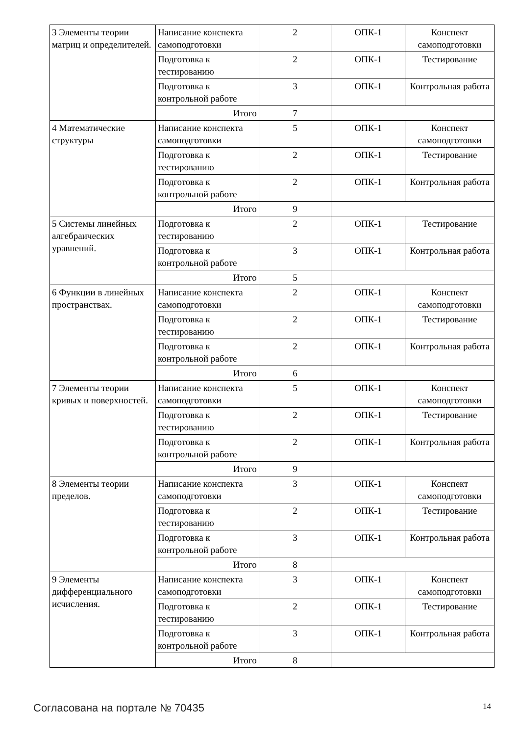| 3 Элементы теории матриц и определителей. | Написание конспекта самоподготовки | 2 | ОПК-1 | Конспект самоподготовки |
| | Подготовка к тестированию | 2 | ОПК-1 | Тестирование |
| | Подготовка к контрольной работе | 3 | ОПК-1 | Контрольная работа |
| | Итого | 7 | | |
| 4 Математические структуры | Написание конспекта самоподготовки | 5 | ОПК-1 | Конспект самоподготовки |
| | Подготовка к тестированию | 2 | ОПК-1 | Тестирование |
| | Подготовка к контрольной работе | 2 | ОПК-1 | Контрольная работа |
| | Итого | 9 | | |
| 5 Системы линейных алгебраических уравнений. | Подготовка к тестированию | 2 | ОПК-1 | Тестирование |
| | Подготовка к контрольной работе | 3 | ОПК-1 | Контрольная работа |
| | Итого | 5 | | |
| 6 Функции в линейных пространствах. | Написание конспекта самоподготовки | 2 | ОПК-1 | Конспект самоподготовки |
| | Подготовка к тестированию | 2 | ОПК-1 | Тестирование |
| | Подготовка к контрольной работе | 2 | ОПК-1 | Контрольная работа |
| | Итого | 6 | | |
| 7 Элементы теории кривых и поверхностей. | Написание конспекта самоподготовки | 5 | ОПК-1 | Конспект самоподготовки |
| | Подготовка к тестированию | 2 | ОПК-1 | Тестирование |
| | Подготовка к контрольной работе | 2 | ОПК-1 | Контрольная работа |
| | Итого | 9 | | |
| 8 Элементы теории пределов. | Написание конспекта самоподготовки | 3 | ОПК-1 | Конспект самоподготовки |
| | Подготовка к тестированию | 2 | ОПК-1 | Тестирование |
| | Подготовка к контрольной работе | 3 | ОПК-1 | Контрольная работа |
| | Итого | 8 | | |
| 9 Элементы дифференциального исчисления. | Написание конспекта самоподготовки | 3 | ОПК-1 | Конспект самоподготовки |
| | Подготовка к тестированию | 2 | ОПК-1 | Тестирование |
| | Подготовка к контрольной работе | 3 | ОПК-1 | Контрольная работа |
| | Итого | 8 | | |
Согласована на портале № 70435 14